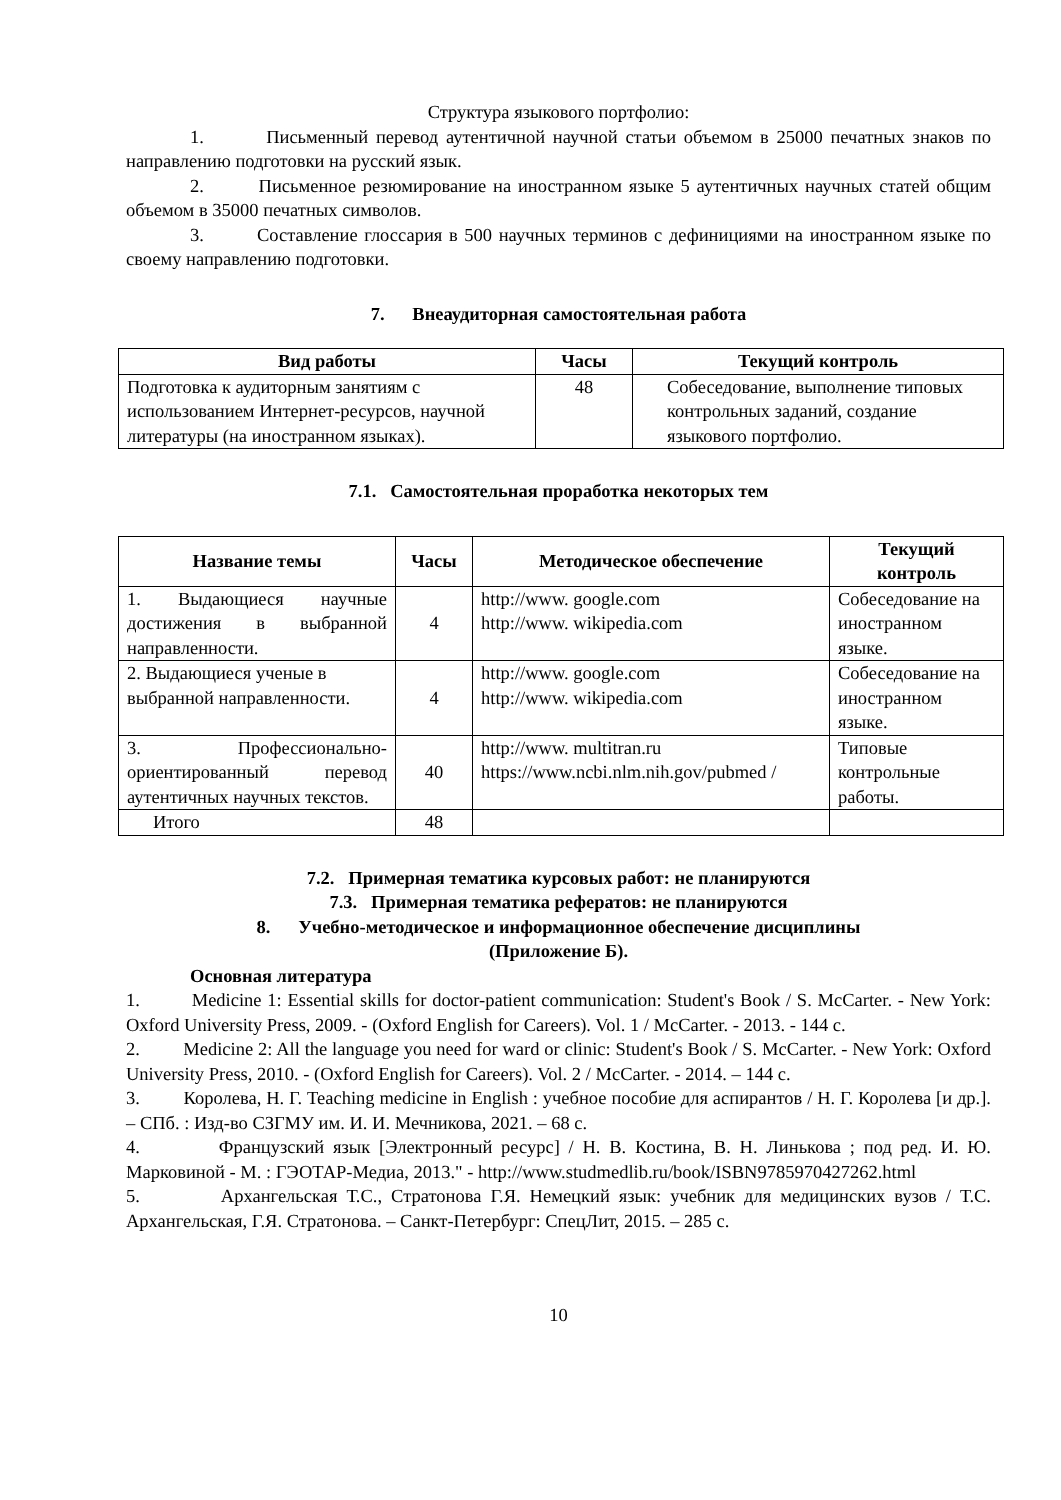Структура языкового портфолио:
1. Письменный перевод аутентичной научной статьи объемом в 25000 печатных знаков по направлению подготовки на русский язык.
2. Письменное резюмирование на иностранном языке 5 аутентичных научных статей общим объемом в 35000 печатных символов.
3. Составление глоссария в 500 научных терминов с дефинициями на иностранном языке по своему направлению подготовки.
7. Внеаудиторная самостоятельная работа
| Вид работы | Часы | Текущий контроль |
| --- | --- | --- |
| Подготовка к аудиторным занятиям с использованием Интернет-ресурсов, научной литературы (на иностранном языках). | 48 | Собеседование, выполнение типовых контрольных заданий, создание языкового портфолио. |
7.1. Самостоятельная проработка некоторых тем
| Название темы | Часы | Методическое обеспечение | Текущий контроль |
| --- | --- | --- | --- |
| 1. Выдающиеся научные достижения в выбранной направленности. | 4 | http://www. google.com http://www. wikipedia.com | Собеседование на иностранном языке. |
| 2. Выдающиеся ученые в выбранной направленности. | 4 | http://www. google.com http://www. wikipedia.com | Собеседование на иностранном языке. |
| 3. Профессионально-ориентированный перевод аутентичных научных текстов. | 40 | http://www. multitran.ru https://www.ncbi.nlm.nih.gov/pubmed / | Типовые контрольные работы. |
| Итого | 48 | | |
7.2. Примерная тематика курсовых работ: не планируются
7.3. Примерная тематика рефератов: не планируются
8. Учебно-методическое и информационное обеспечение дисциплины
(Приложение Б).
Основная литература
1. Medicine 1: Essential skills for doctor-patient communication: Student's Book / S. McCarter. - New York: Oxford University Press, 2009. - (Oxford English for Careers). Vol. 1 / McCarter. - 2013. - 144 с.
2. Medicine 2: All the language you need for ward or clinic: Student's Book / S. McCarter. - New York: Oxford University Press, 2010. - (Oxford English for Careers). Vol. 2 / McCarter. - 2014. – 144 с.
3. Королева, Н. Г. Teaching medicine in English : учебное пособие для аспирантов / Н. Г. Королева [и др.]. – СПб. : Изд-во СЗГМУ им. И. И. Мечникова, 2021. – 68 с.
4. Французский язык [Электронный ресурс] / Н. В. Костина, В. Н. Линькова ; под ред. И. Ю. Марковиной - М. : ГЭОТАР-Медиа, 2013." - http://www.studmedlib.ru/book/ISBN9785970427262.html
5. Архангельская Т.С., Стратонова Г.Я. Немецкий язык: учебник для медицинских вузов / Т.С. Архангельская, Г.Я. Стратонова. – Санкт-Петербург: СпецЛит, 2015. – 285 с.
10